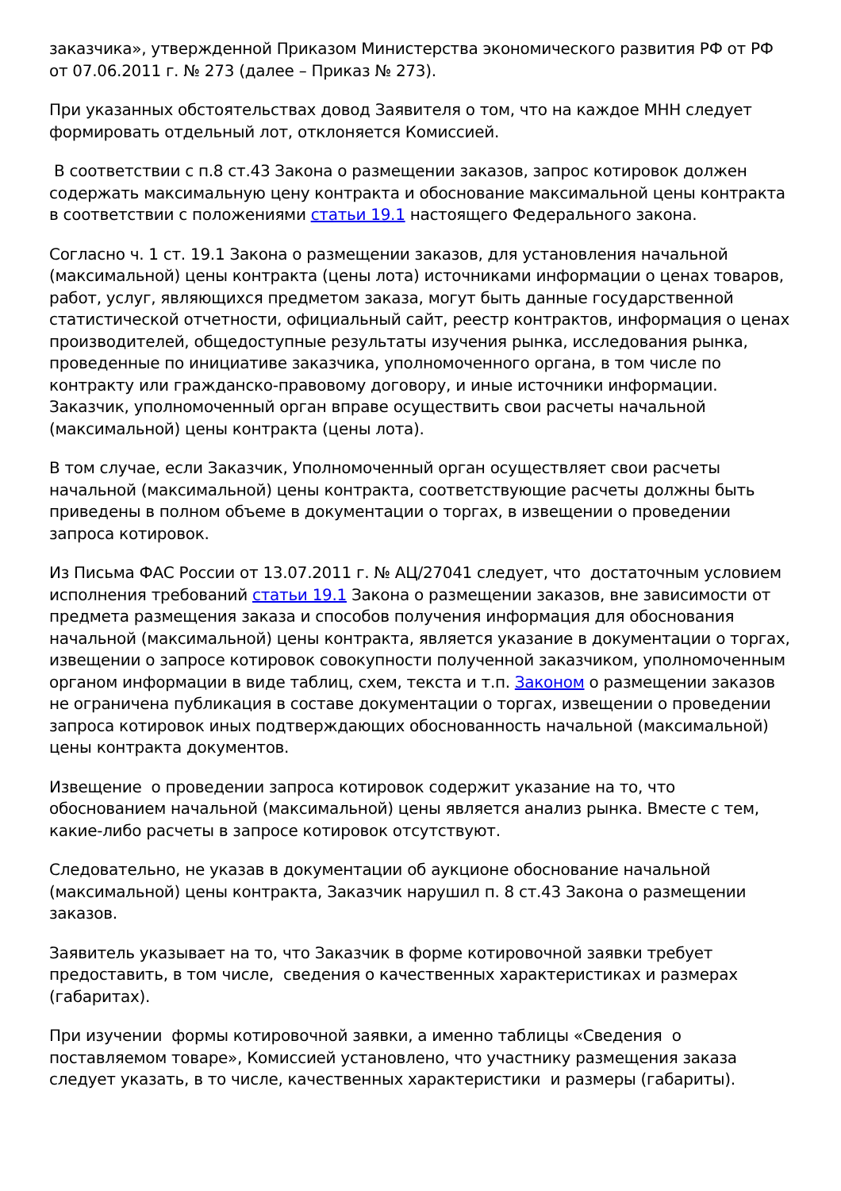заказчика», утвержденной Приказом Министерства экономического развития РФ от РФ от 07.06.2011 г. № 273 (далее – Приказ № 273).
При указанных обстоятельствах довод Заявителя о том, что на каждое МНН следует формировать отдельный лот, отклоняется Комиссией.
В соответствии с п.8 ст.43 Закона о размещении заказов, запрос котировок должен содержать максимальную цену контракта и обоснование максимальной цены контракта в соответствии с положениями статьи 19.1 настоящего Федерального закона.
Согласно ч. 1 ст. 19.1 Закона о размещении заказов, для установления начальной (максимальной) цены контракта (цены лота) источниками информации о ценах товаров, работ, услуг, являющихся предметом заказа, могут быть данные государственной статистической отчетности, официальный сайт, реестр контрактов, информация о ценах производителей, общедоступные результаты изучения рынка, исследования рынка, проведенные по инициативе заказчика, уполномоченного органа, в том числе по контракту или гражданско-правовому договору, и иные источники информации. Заказчик, уполномоченный орган вправе осуществить свои расчеты начальной (максимальной) цены контракта (цены лота).
В том случае, если Заказчик, Уполномоченный орган осуществляет свои расчеты начальной (максимальной) цены контракта, соответствующие расчеты должны быть приведены в полном объеме в документации о торгах, в извещении о проведении запроса котировок.
Из Письма ФАС России от 13.07.2011 г. № АЦ/27041 следует, что достаточным условием исполнения требований статьи 19.1 Закона о размещении заказов, вне зависимости от предмета размещения заказа и способов получения информация для обоснования начальной (максимальной) цены контракта, является указание в документации о торгах, извещении о запросе котировок совокупности полученной заказчиком, уполномоченным органом информации в виде таблиц, схем, текста и т.п. Законом о размещении заказов не ограничена публикация в составе документации о торгах, извещении о проведении запроса котировок иных подтверждающих обоснованность начальной (максимальной) цены контракта документов.
Извещение о проведении запроса котировок содержит указание на то, что обоснованием начальной (максимальной) цены является анализ рынка. Вместе с тем, какие-либо расчеты в запросе котировок отсутствуют.
Следовательно, не указав в документации об аукционе обоснование начальной (максимальной) цены контракта, Заказчик нарушил п. 8 ст.43 Закона о размещении заказов.
Заявитель указывает на то, что Заказчик в форме котировочной заявки требует предоставить, в том числе, сведения о качественных характеристиках и размерах (габаритах).
При изучении формы котировочной заявки, а именно таблицы «Сведения о поставляемом товаре», Комиссией установлено, что участнику размещения заказа следует указать, в то числе, качественных характеристики и размеры (габариты).